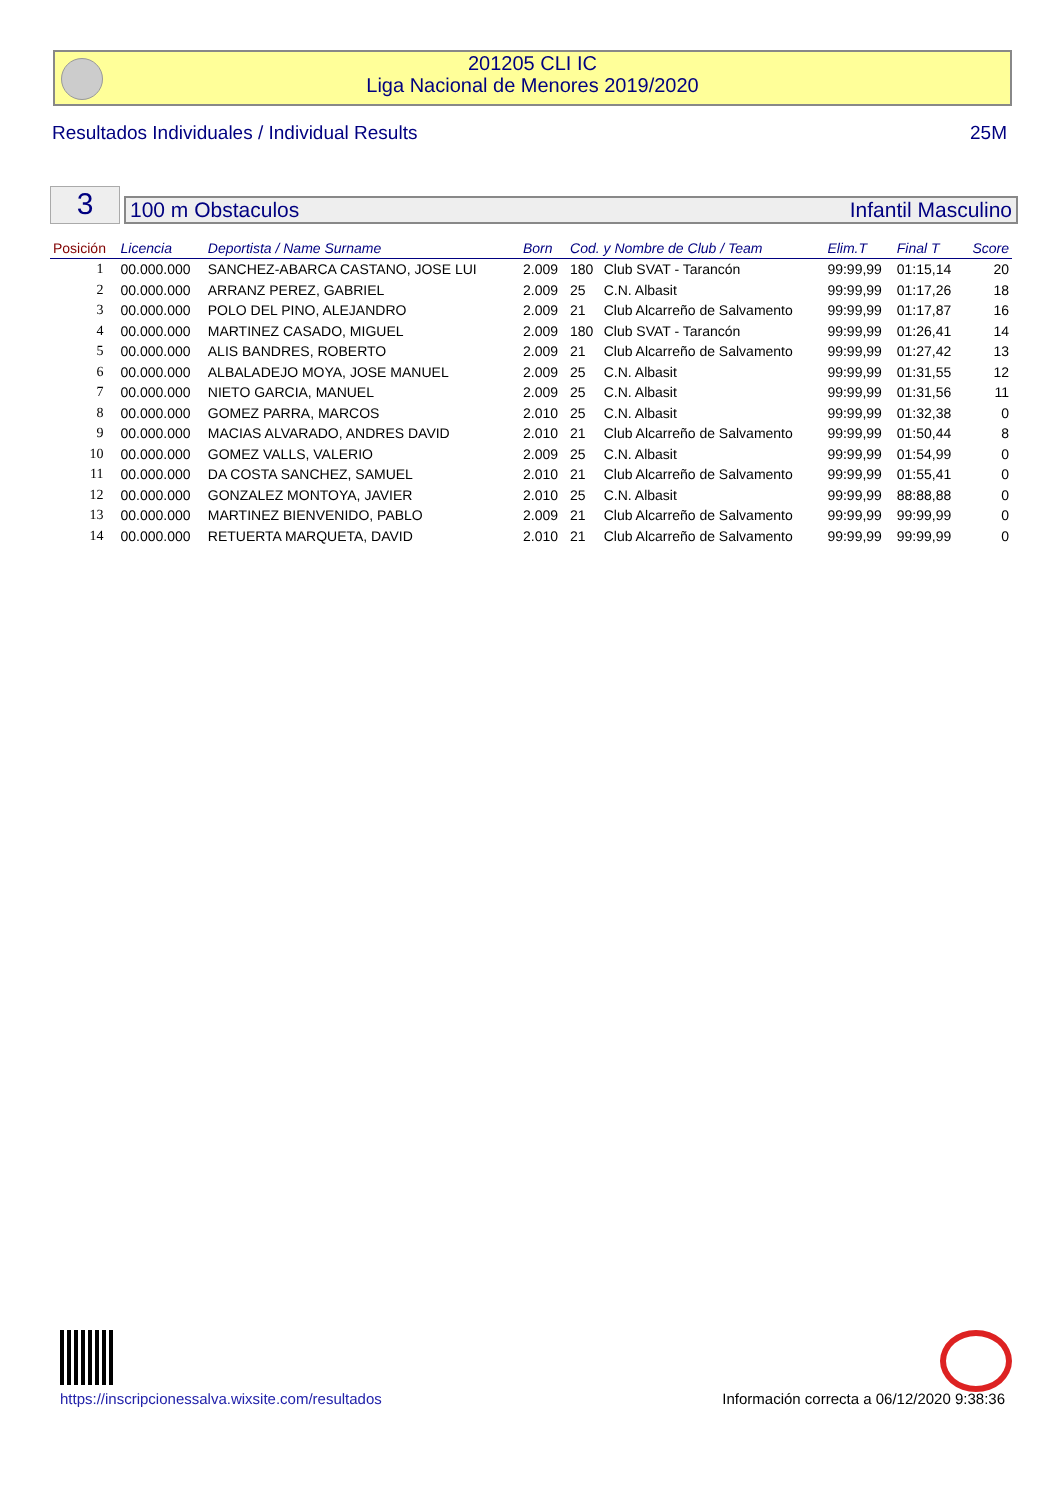201205 CLI IC
Liga Nacional de Menores 2019/2020
Resultados Individuales / Individual Results 25M
3 100 m Obstaculos Infantil Masculino
| Posición | Licencia | Deportista / Name Surname | Born | Cod. y Nombre de Club / Team | | Elim.T | Final T | Score |
| --- | --- | --- | --- | --- | --- | --- | --- | --- |
| 1 | 00.000.000 | SANCHEZ-ABARCA CASTANO, JOSE LUI | 2.009 | 180 | Club SVAT - Tarancón | 99:99,99 | 01:15,14 | 20 |
| 2 | 00.000.000 | ARRANZ PEREZ, GABRIEL | 2.009 | 25 | C.N. Albasit | 99:99,99 | 01:17,26 | 18 |
| 3 | 00.000.000 | POLO DEL PINO, ALEJANDRO | 2.009 | 21 | Club Alcarreño de Salvamento | 99:99,99 | 01:17,87 | 16 |
| 4 | 00.000.000 | MARTINEZ CASADO, MIGUEL | 2.009 | 180 | Club SVAT - Tarancón | 99:99,99 | 01:26,41 | 14 |
| 5 | 00.000.000 | ALIS BANDRES, ROBERTO | 2.009 | 21 | Club Alcarreño de Salvamento | 99:99,99 | 01:27,42 | 13 |
| 6 | 00.000.000 | ALBALADEJO MOYA, JOSE MANUEL | 2.009 | 25 | C.N. Albasit | 99:99,99 | 01:31,55 | 12 |
| 7 | 00.000.000 | NIETO GARCIA, MANUEL | 2.009 | 25 | C.N. Albasit | 99:99,99 | 01:31,56 | 11 |
| 8 | 00.000.000 | GOMEZ PARRA, MARCOS | 2.010 | 25 | C.N. Albasit | 99:99,99 | 01:32,38 | 0 |
| 9 | 00.000.000 | MACIAS ALVARADO, ANDRES DAVID | 2.010 | 21 | Club Alcarreño de Salvamento | 99:99,99 | 01:50,44 | 8 |
| 10 | 00.000.000 | GOMEZ VALLS, VALERIO | 2.009 | 25 | C.N. Albasit | 99:99,99 | 01:54,99 | 0 |
| 11 | 00.000.000 | DA COSTA SANCHEZ, SAMUEL | 2.010 | 21 | Club Alcarreño de Salvamento | 99:99,99 | 01:55,41 | 0 |
| 12 | 00.000.000 | GONZALEZ MONTOYA, JAVIER | 2.010 | 25 | C.N. Albasit | 99:99,99 | 88:88,88 | 0 |
| 13 | 00.000.000 | MARTINEZ BIENVENIDO, PABLO | 2.009 | 21 | Club Alcarreño de Salvamento | 99:99,99 | 99:99,99 | 0 |
| 14 | 00.000.000 | RETUERTA MARQUETA, DAVID | 2.010 | 21 | Club Alcarreño de Salvamento | 99:99,99 | 99:99,99 | 0 |
https://inscripcionessalva.wixsite.com/resultados Información correcta a 06/12/2020 9:38:36